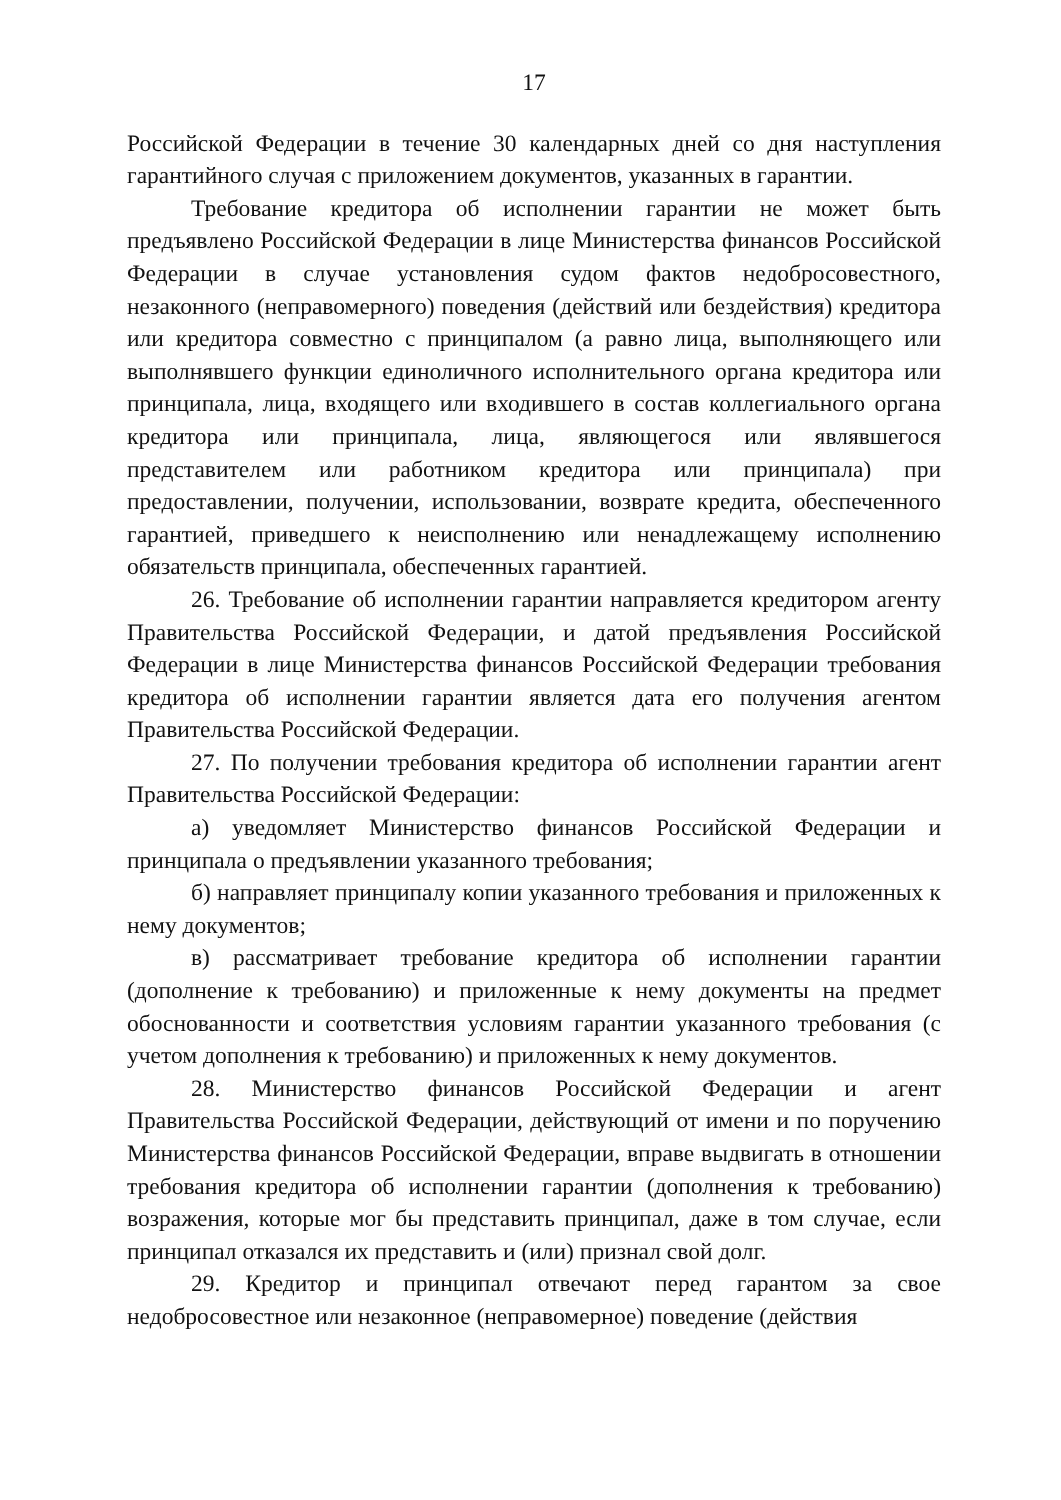17
Российской Федерации в течение 30 календарных дней со дня наступления гарантийного случая с приложением документов, указанных в гарантии.
Требование кредитора об исполнении гарантии не может быть предъявлено Российской Федерации в лице Министерства финансов Российской Федерации в случае установления судом фактов недобросовестного, незаконного (неправомерного) поведения (действий или бездействия) кредитора или кредитора совместно с принципалом (а равно лица, выполняющего или выполнявшего функции единоличного исполнительного органа кредитора или принципала, лица, входящего или входившего в состав коллегиального органа кредитора или принципала, лица, являющегося или являвшегося представителем или работником кредитора или принципала) при предоставлении, получении, использовании, возврате кредита, обеспеченного гарантией, приведшего к неисполнению или ненадлежащему исполнению обязательств принципала, обеспеченных гарантией.
26. Требование об исполнении гарантии направляется кредитором агенту Правительства Российской Федерации, и датой предъявления Российской Федерации в лице Министерства финансов Российской Федерации требования кредитора об исполнении гарантии является дата его получения агентом Правительства Российской Федерации.
27. По получении требования кредитора об исполнении гарантии агент Правительства Российской Федерации:
а) уведомляет Министерство финансов Российской Федерации и принципала о предъявлении указанного требования;
б) направляет принципалу копии указанного требования и приложенных к нему документов;
в) рассматривает требование кредитора об исполнении гарантии (дополнение к требованию) и приложенные к нему документы на предмет обоснованности и соответствия условиям гарантии указанного требования (с учетом дополнения к требованию) и приложенных к нему документов.
28. Министерство финансов Российской Федерации и агент Правительства Российской Федерации, действующий от имени и по поручению Министерства финансов Российской Федерации, вправе выдвигать в отношении требования кредитора об исполнении гарантии (дополнения к требованию) возражения, которые мог бы представить принципал, даже в том случае, если принципал отказался их представить и (или) признал свой долг.
29. Кредитор и принципал отвечают перед гарантом за свое недобросовестное или незаконное (неправомерное) поведение (действия